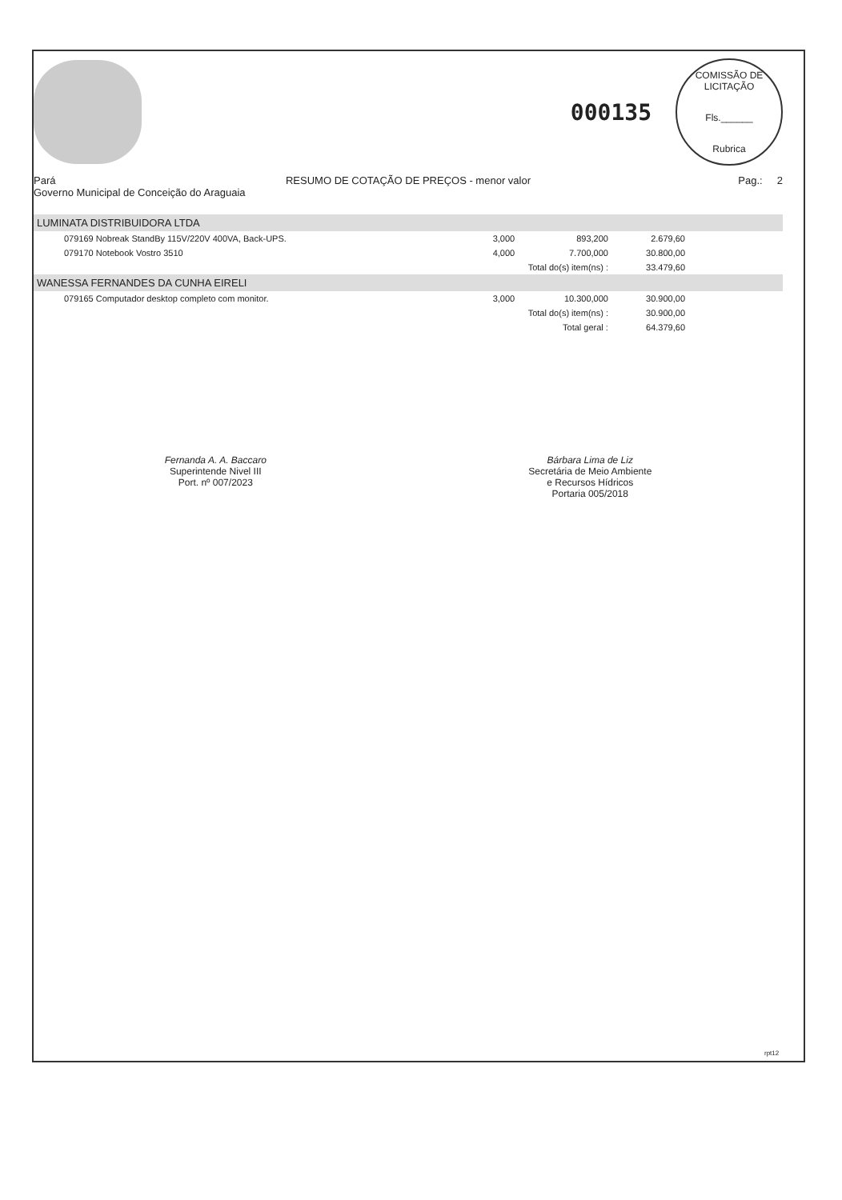000135
COMISSÃO DE LICITAÇÃO
Fls.______
Rubrica
Pará
Governo Municipal de Conceição do Araguaia
RESUMO DE COTAÇÃO DE PREÇOS - menor valor
Pag.: 2
| LUMINATA DISTRIBUIDORA LTDA | | | | |
| 079169 Nobreak StandBy 115V/220V 400VA, Back-UPS. | 3,000 | 893,200 | 2.679,60 | |
| 079170 Notebook Vostro 3510 | 4,000 | 7.700,000 | 30.800,00 | |
| | Total do(s) item(ns) : | | 33.479,60 | |
| WANESSA FERNANDES DA CUNHA EIRELI | | | | |
| 079165 Computador desktop completo com monitor. | 3,000 | 10.300,000 | 30.900,00 | |
| | Total do(s) item(ns) : | | 30.900,00 | |
| | Total geral : | | 64.379,60 | |
Fernanda A. A. Baccaro
Superintende Nivel III
Port. nº 007/2023
Bárbara Lima de Liz
Secretária de Meio Ambiente
e Recursos Hídricos
Portaria 005/2018
rpt12